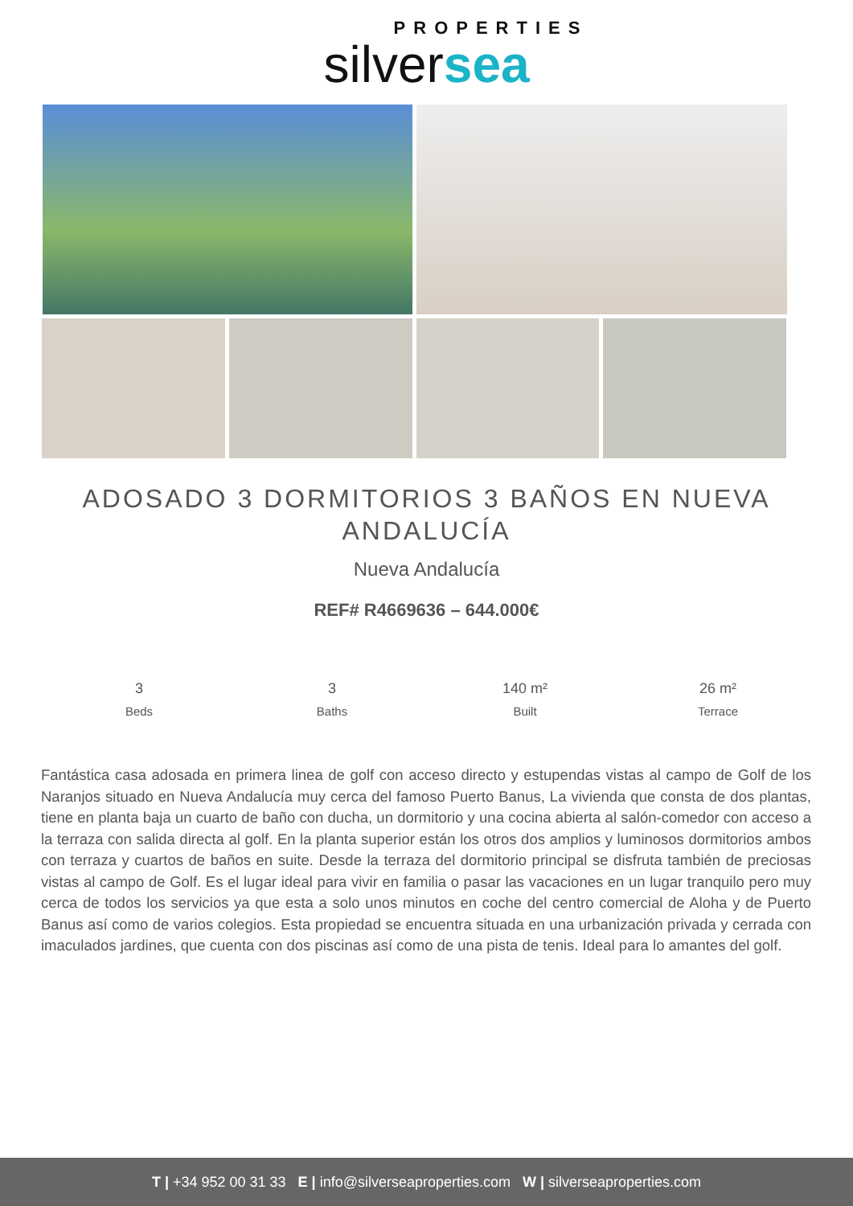PROPERTIES
silversea
ADOSADO 3 DORMITORIOS 3 BAÑOS EN NUEVA ANDALUCÍA
Nueva Andalucía
REF# R4669636 – 644.000€
3
Beds
3
Baths
140 m²
Built
26 m²
Terrace
Fantástica casa adosada en primera linea de golf con acceso directo y estupendas vistas al campo de Golf de los Naranjos situado en Nueva Andalucía muy cerca del famoso Puerto Banus, La vivienda que consta de dos plantas, tiene en planta baja un cuarto de baño con ducha, un dormitorio y una cocina abierta al salón-comedor con acceso a la terraza con salida directa al golf. En la planta superior están los otros dos amplios y luminosos dormitorios ambos con terraza y cuartos de baños en suite. Desde la terraza del dormitorio principal se disfruta también de preciosas vistas al campo de Golf. Es el lugar ideal para vivir en familia o pasar las vacaciones en un lugar tranquilo pero muy cerca de todos los servicios ya que esta a solo unos minutos en coche del centro comercial de Aloha y de Puerto Banus así como de varios colegios. Esta propiedad se encuentra situada en una urbanización privada y cerrada con imaculados jardines, que cuenta con dos piscinas así como de una pista de tenis. Ideal para lo amantes del golf.
T | +34 952 00 31 33 E | info@silverseaproperties.com W | silverseaproperties.com